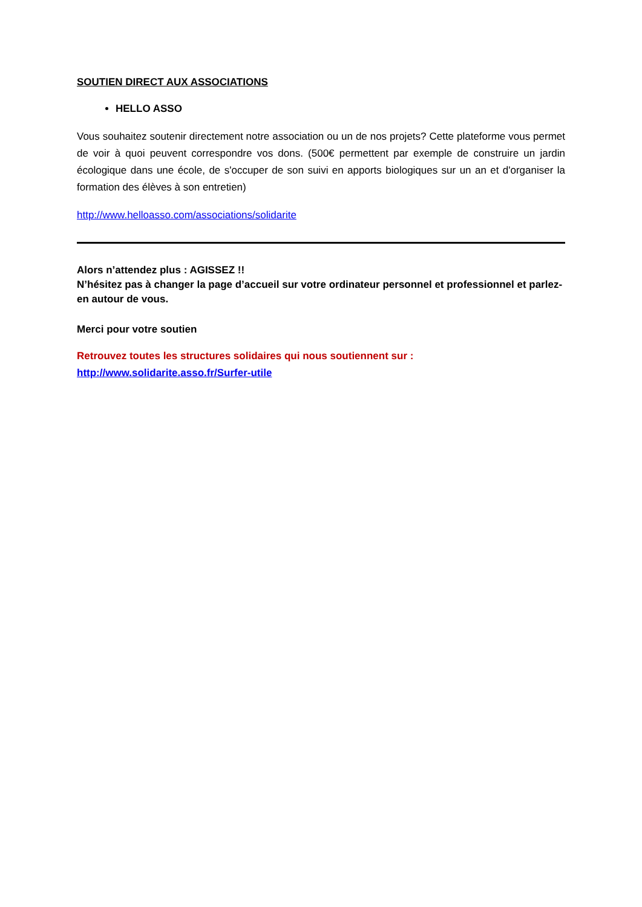SOUTIEN DIRECT AUX ASSOCIATIONS
HELLO ASSO
Vous souhaitez soutenir directement notre association ou un de nos projets? Cette plateforme vous permet de voir à quoi peuvent correspondre vos dons. (500€ permettent par exemple de construire un jardin écologique dans une école, de s'occuper de son suivi en apports biologiques sur un an et d'organiser la formation des élèves à son entretien)
http://www.helloasso.com/associations/solidarite
Alors n’attendez plus : AGISSEZ !!
N’hésitez pas à changer la page d’accueil sur votre ordinateur personnel et professionnel et parlez-en autour de vous.
Merci pour votre soutien
Retrouvez toutes les structures solidaires qui nous soutiennent sur :
http://www.solidarite.asso.fr/Surfer-utile